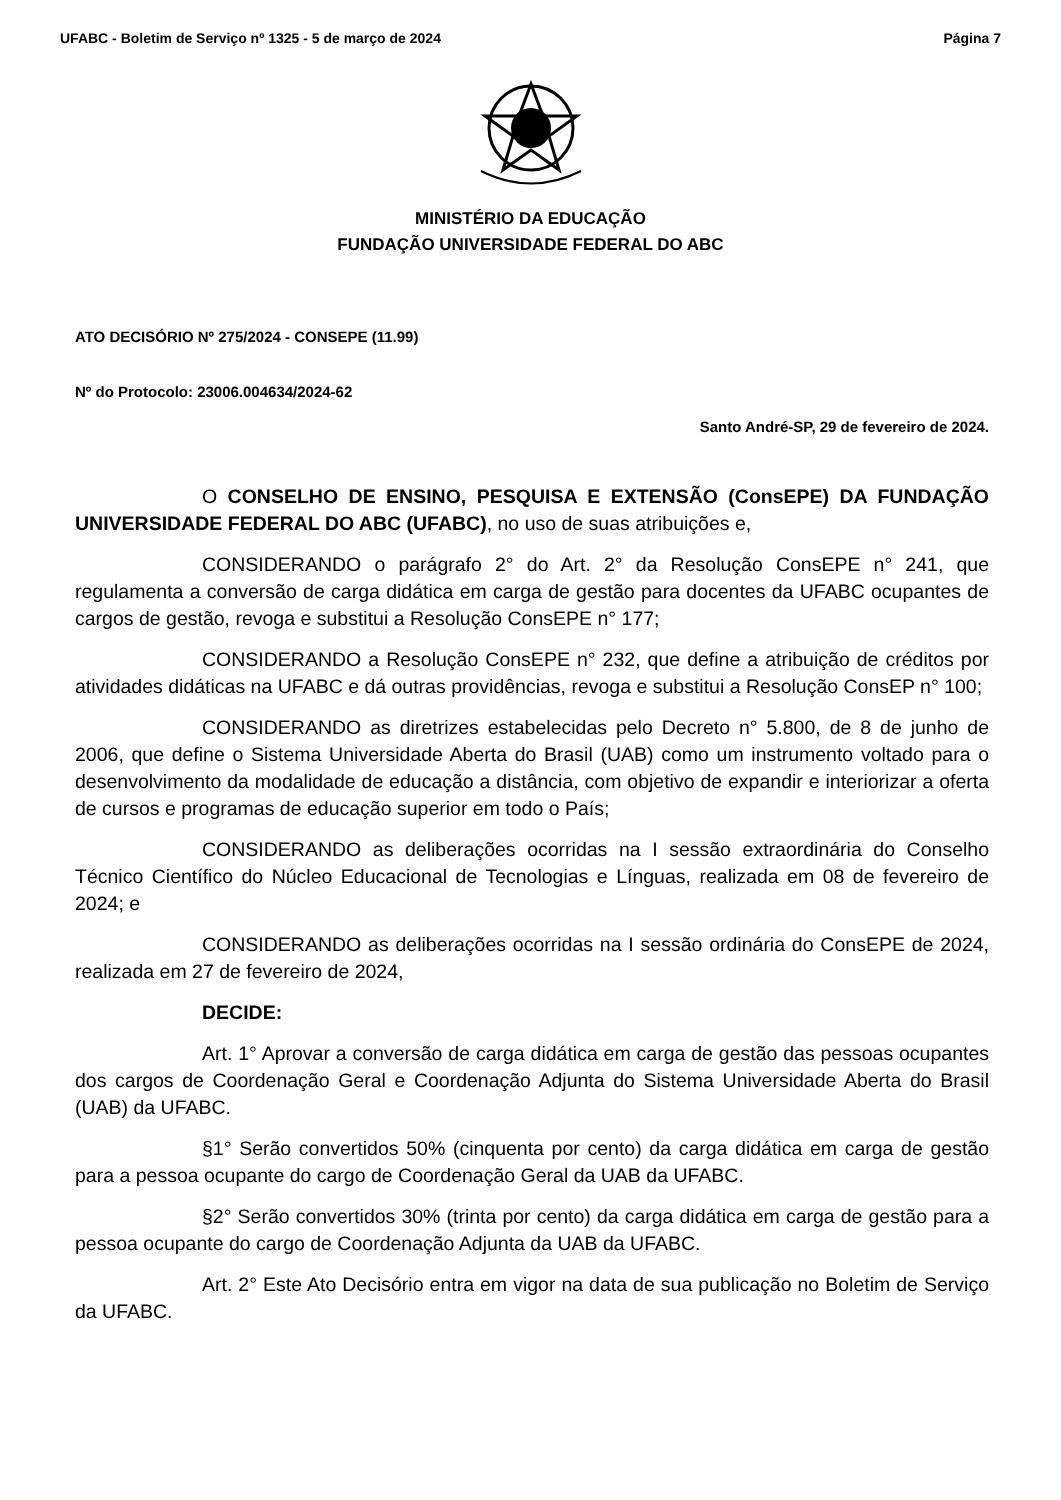UFABC - Boletim de Serviço nº 1325 - 5 de março de 2024 Página 7
MINISTÉRIO DA EDUCAÇÃO
FUNDAÇÃO UNIVERSIDADE FEDERAL DO ABC
ATO DECISÓRIO Nº 275/2024 - CONSEPE (11.99)
Nº do Protocolo: 23006.004634/2024-62
Santo André-SP, 29 de fevereiro de 2024.
O CONSELHO DE ENSINO, PESQUISA E EXTENSÃO (ConsEPE) DA FUNDAÇÃO UNIVERSIDADE FEDERAL DO ABC (UFABC), no uso de suas atribuições e,
CONSIDERANDO o parágrafo 2° do Art. 2° da Resolução ConsEPE n° 241, que regulamenta a conversão de carga didática em carga de gestão para docentes da UFABC ocupantes de cargos de gestão, revoga e substitui a Resolução ConsEPE n° 177;
CONSIDERANDO a Resolução ConsEPE n° 232, que define a atribuição de créditos por atividades didáticas na UFABC e dá outras providências, revoga e substitui a Resolução ConsEP n° 100;
CONSIDERANDO as diretrizes estabelecidas pelo Decreto n° 5.800, de 8 de junho de 2006, que define o Sistema Universidade Aberta do Brasil (UAB) como um instrumento voltado para o desenvolvimento da modalidade de educação a distância, com objetivo de expandir e interiorizar a oferta de cursos e programas de educação superior em todo o País;
CONSIDERANDO as deliberações ocorridas na I sessão extraordinária do Conselho Técnico Científico do Núcleo Educacional de Tecnologias e Línguas, realizada em 08 de fevereiro de 2024; e
CONSIDERANDO as deliberações ocorridas na I sessão ordinária do ConsEPE de 2024, realizada em 27 de fevereiro de 2024,
DECIDE:
Art. 1° Aprovar a conversão de carga didática em carga de gestão das pessoas ocupantes dos cargos de Coordenação Geral e Coordenação Adjunta do Sistema Universidade Aberta do Brasil (UAB) da UFABC.
§1° Serão convertidos 50% (cinquenta por cento) da carga didática em carga de gestão para a pessoa ocupante do cargo de Coordenação Geral da UAB da UFABC.
§2° Serão convertidos 30% (trinta por cento) da carga didática em carga de gestão para a pessoa ocupante do cargo de Coordenação Adjunta da UAB da UFABC.
Art. 2° Este Ato Decisório entra em vigor na data de sua publicação no Boletim de Serviço da UFABC.